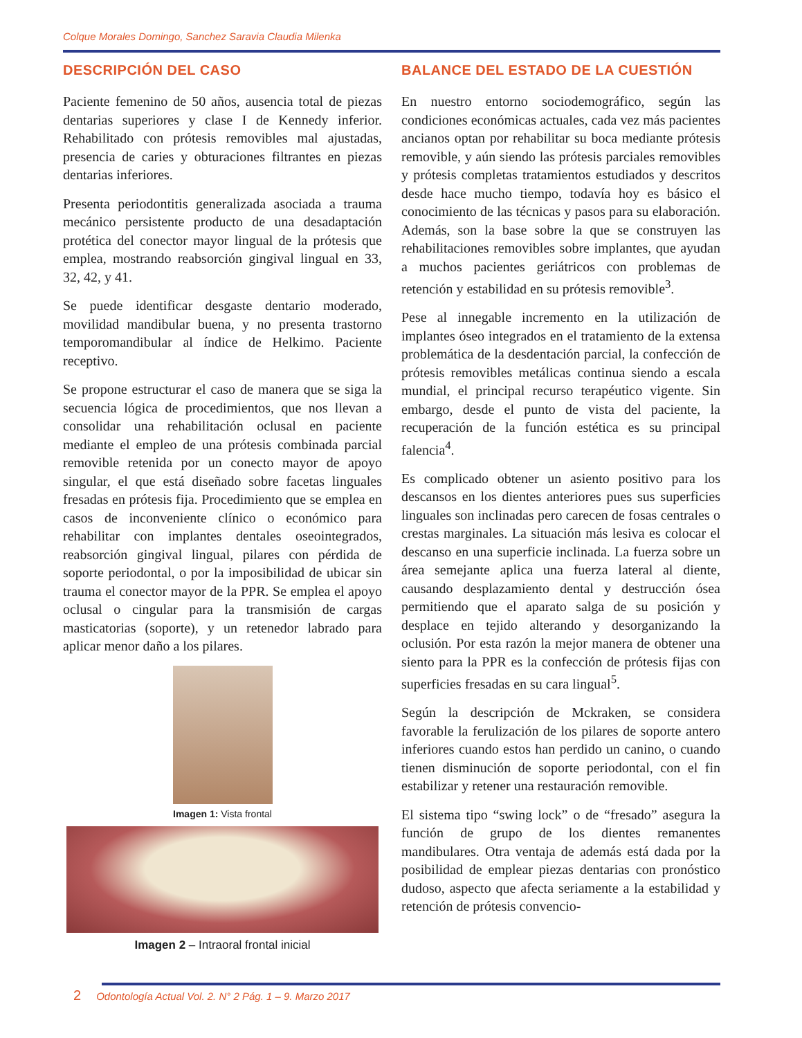Colque Morales Domingo, Sanchez Saravia Claudia Milenka
DESCRIPCIÓN DEL CASO
Paciente femenino de 50 años, ausencia total de piezas dentarias superiores y clase I de Kennedy inferior. Rehabilitado con prótesis removibles mal ajustadas, presencia de caries y obturaciones filtrantes en piezas dentarias inferiores.
Presenta periodontitis generalizada asociada a trauma mecánico persistente producto de una desadaptación protética del conector mayor lingual de la prótesis que emplea, mostrando reabsorción gingival lingual en 33, 32, 42, y 41.
Se puede identificar desgaste dentario moderado, movilidad mandibular buena, y no presenta trastorno temporomandibular al índice de Helkimo. Paciente receptivo.
Se propone estructurar el caso de manera que se siga la secuencia lógica de procedimientos, que nos llevan a consolidar una rehabilitación oclusal en paciente mediante el empleo de una prótesis combinada parcial removible retenida por un conecto mayor de apoyo singular, el que está diseñado sobre facetas linguales fresadas en prótesis fija. Procedimiento que se emplea en casos de inconveniente clínico o económico para rehabilitar con implantes dentales oseointegrados, reabsorción gingival lingual, pilares con pérdida de soporte periodontal, o por la imposibilidad de ubicar sin trauma el conector mayor de la PPR. Se emplea el apoyo oclusal o cingular para la transmisión de cargas masticatorias (soporte), y un retenedor labrado para aplicar menor daño a los pilares.
Imagen 1: Vista frontal
Imagen 2 – Intraoral frontal inicial
BALANCE DEL ESTADO DE LA CUESTIÓN
En nuestro entorno sociodemográfico, según las condiciones económicas actuales, cada vez más pacientes ancianos optan por rehabilitar su boca mediante prótesis removible, y aún siendo las prótesis parciales removibles y prótesis completas tratamientos estudiados y descritos desde hace mucho tiempo, todavía hoy es básico el conocimiento de las técnicas y pasos para su elaboración. Además, son la base sobre la que se construyen las rehabilitaciones removibles sobre implantes, que ayudan a muchos pacientes geriátricos con problemas de retención y estabilidad en su prótesis removible<sup>3</sup>.
Pese al innegable incremento en la utilización de implantes óseo integrados en el tratamiento de la extensa problemática de la desdentación parcial, la confección de prótesis removibles metálicas continua siendo a escala mundial, el principal recurso terapéutico vigente. Sin embargo, desde el punto de vista del paciente, la recuperación de la función estética es su principal falencia<sup>4</sup>.
Es complicado obtener un asiento positivo para los descansos en los dientes anteriores pues sus superficies linguales son inclinadas pero carecen de fosas centrales o crestas marginales. La situación más lesiva es colocar el descanso en una superficie inclinada. La fuerza sobre un área semejante aplica una fuerza lateral al diente, causando desplazamiento dental y destrucción ósea permitiendo que el aparato salga de su posición y desplace en tejido alterando y desorganizando la oclusión. Por esta razón la mejor manera de obtener una siento para la PPR es la confección de prótesis fijas con superficies fresadas en su cara lingual<sup>5</sup>.
Según la descripción de Mckraken, se considera favorable la ferulización de los pilares de soporte antero inferiores cuando estos han perdido un canino, o cuando tienen disminución de soporte periodontal, con el fin estabilizar y retener una restauración removible.
El sistema tipo “swing lock” o de “fresado” asegura la función de grupo de los dientes remanentes mandibulares. Otra ventaja de además está dada por la posibilidad de emplear piezas dentarias con pronóstico dudoso, aspecto que afecta seriamente a la estabilidad y retención de prótesis convencio-
2 Odontología Actual Vol. 2. N° 2 Pág. 1 – 9. Marzo 2017